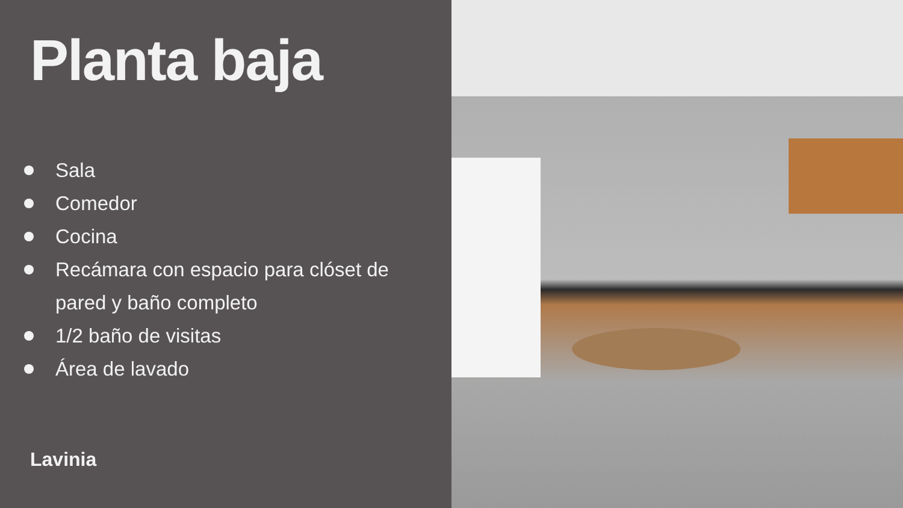Planta baja
Sala
Comedor
Cocina
Recámara con espacio para clóset de pared y baño completo
1/2 baño de visitas
Área de lavado
Lavinia